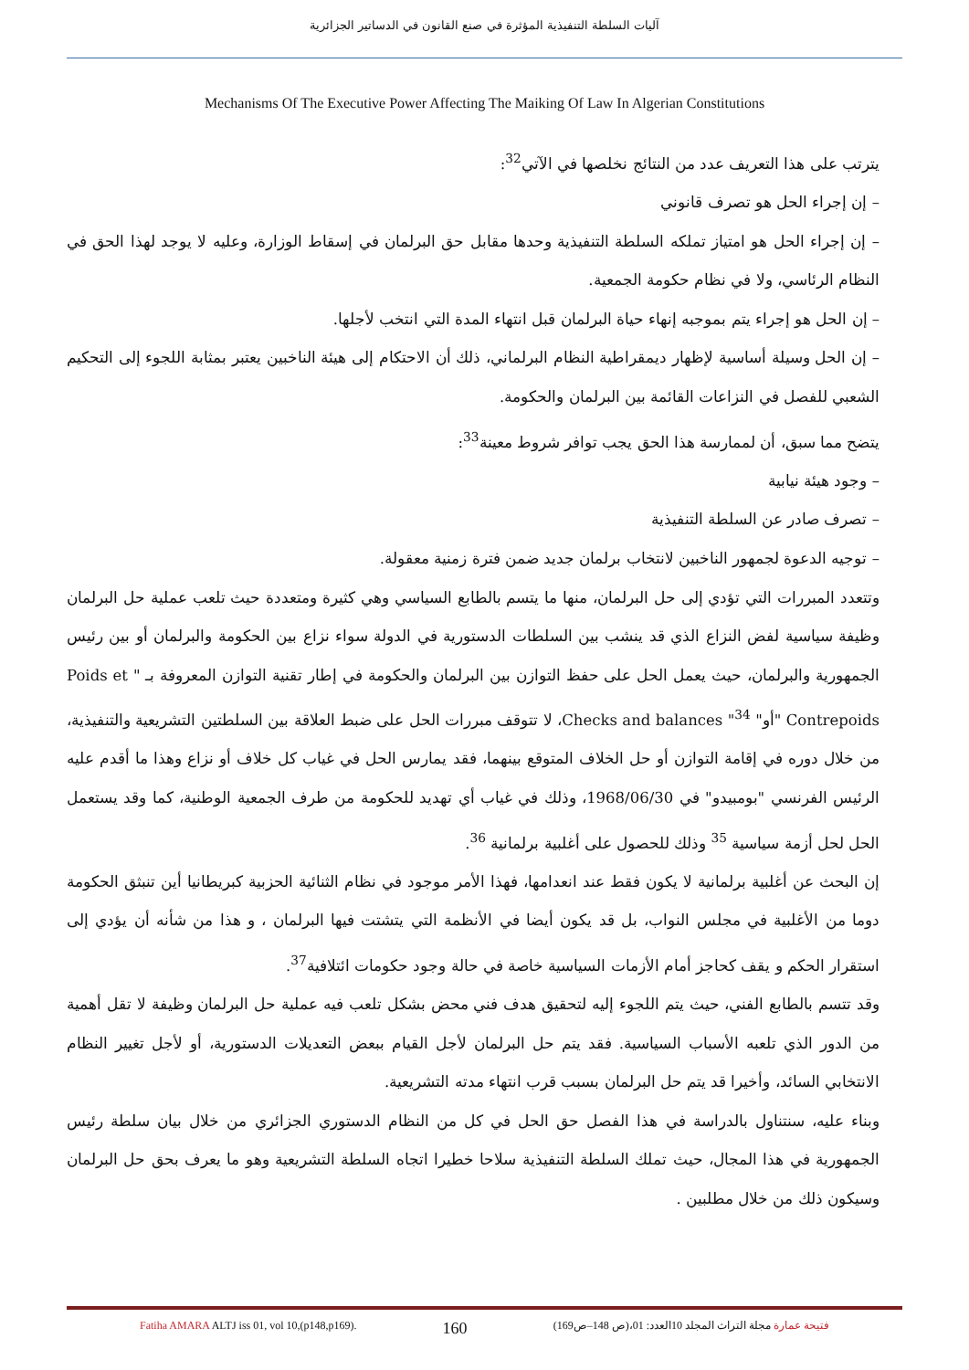آليات السلطة التنفيذية المؤثرة في صنع القانون في الدساتير الجزائرية
Mechanisms Of The Executive Power Affecting The Maiking Of Law In Algerian Constitutions
يترتب على هذا التعريف عدد من النتائج نخلصها في الآتي<sup>32</sup>:
– إن إجراء الحل هو تصرف قانوني
– إن إجراء الحل هو امتياز تملكه السلطة التنفيذية وحدها مقابل حق البرلمان في إسقاط الوزارة، وعليه لا يوجد لهذا الحق في النظام الرئاسي، ولا في نظام حكومة الجمعية.
– إن الحل هو إجراء يتم بموجبه إنهاء حياة البرلمان قبل انتهاء المدة التي انتخب لأجلها.
– إن الحل وسيلة أساسية لإظهار ديمقراطية النظام البرلماني، ذلك أن الاحتكام إلى هيئة الناخبين يعتبر بمثابة اللجوء إلى التحكيم الشعبي للفصل في النزاعات القائمة بين البرلمان والحكومة.
يتضح مما سبق، أن لممارسة هذا الحق يجب توافر شروط معينة<sup>33</sup>:
– وجود هيئة نيابية
– تصرف صادر عن السلطة التنفيذية
– توجيه الدعوة لجمهور الناخبين لانتخاب برلمان جديد ضمن فترة زمنية معقولة.
وتتعدد المبررات التي تؤدي إلى حل البرلمان، منها ما يتسم بالطابع السياسي وهي كثيرة ومتعددة حيث تلعب عملية حل البرلمان وظيفة سياسية لفض النزاع الذي قد ينشب بين السلطات الدستورية في الدولة سواء نزاع بين الحكومة والبرلمان أو بين رئيس الجمهورية والبرلمان، حيث يعمل الحل على حفظ التوازن بين البرلمان والحكومة في إطار تقنية التوازن المعروفة بـ " Poids et Contrepoids "أو" Checks and balances "<sup>34</sup>، لا تتوقف مبررات الحل على ضبط العلاقة بين السلطتين التشريعية والتنفيذية، من خلال دوره في إقامة التوازن أو حل الخلاف المتوقع بينهما، فقد يمارس الحل في غياب كل خلاف أو نزاع وهذا ما أقدم عليه الرئيس الفرنسي "بومبيدو" في 1968/06/30، وذلك في غياب أي تهديد للحكومة من طرف الجمعية الوطنية، كما وقد يستعمل الحل لحل أزمة سياسية <sup>35</sup> وذلك للحصول على أغلبية برلمانية <sup>36</sup>.
إن البحث عن أغلبية برلمانية لا يكون فقط عند انعدامها، فهذا الأمر موجود في نظام الثنائية الحزبية كبريطانيا أين تنبثق الحكومة دوما من الأغلبية في مجلس النواب، بل قد يكون أيضا في الأنظمة التي يتشتت فيها البرلمان ، و هذا من شأنه أن يؤدي إلى استقرار الحكم و يقف كحاجز أمام الأزمات السياسية خاصة في حالة وجود حكومات ائتلافية<sup>37</sup>.
وقد تتسم بالطابع الفني، حيث يتم اللجوء إليه لتحقيق هدف فني محض بشكل تلعب فيه عملية حل البرلمان وظيفة لا تقل أهمية من الدور الذي تلعبه الأسباب السياسية. فقد يتم حل البرلمان لأجل القيام ببعض التعديلات الدستورية، أو لأجل تغيير النظام الانتخابي السائد، وأخيرا قد يتم حل البرلمان بسبب قرب انتهاء مدته التشريعية.
وبناء عليه، سنتناول بالدراسة في هذا الفصل حق الحل في كل من النظام الدستوري الجزائري من خلال بيان سلطة رئيس الجمهورية في هذا المجال، حيث تملك السلطة التنفيذية سلاحا خطيرا اتجاه السلطة التشريعية وهو ما يعرف بحق حل البرلمان وسيكون ذلك من خلال مطلبين .
Fatiha AMARA ALTJ iss 01, vol 10,(p148,p169). 160 فتيحة عمارة مجلة التراث المجلد 10العدد: 01،(ص 148–ص169)